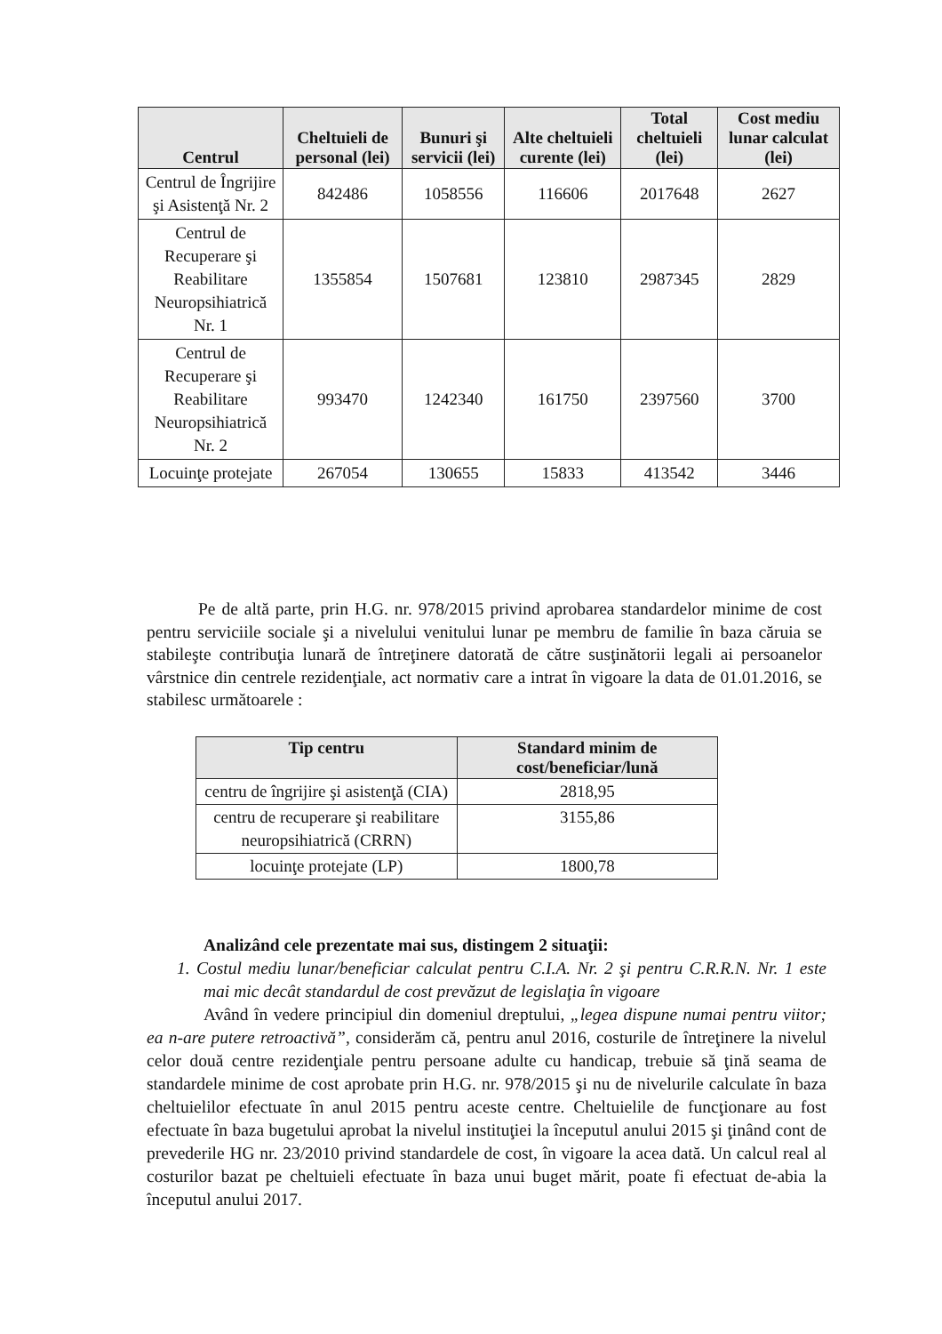| Centrul | Cheltuieli de personal (lei) | Bunuri şi servicii (lei) | Alte cheltuieli curente (lei) | Total cheltuieli (lei) | Cost mediu lunar calculat (lei) |
| --- | --- | --- | --- | --- | --- |
| Centrul de Îngrijire şi Asistenţă Nr. 2 | 842486 | 1058556 | 116606 | 2017648 | 2627 |
| Centrul de Recuperare şi Reabilitare Neuropsihiatrică Nr. 1 | 1355854 | 1507681 | 123810 | 2987345 | 2829 |
| Centrul de Recuperare şi Reabilitare Neuropsihiatrică Nr. 2 | 993470 | 1242340 | 161750 | 2397560 | 3700 |
| Locuinţe protejate | 267054 | 130655 | 15833 | 413542 | 3446 |
Pe de altă parte, prin H.G. nr. 978/2015 privind aprobarea standardelor minime de cost pentru serviciile sociale şi a nivelului venitului lunar pe membru de familie în baza căruia se stabileşte contribuţia lunară de întreţinere datorată de către susţinătorii legali ai persoanelor vârstnice din centrele rezidenţiale, act normativ care a intrat în vigoare la data de 01.01.2016, se stabilesc următoarele :
| Tip centru | Standard minim de cost/beneficiar/lună |
| --- | --- |
| centru de îngrijire şi asistenţă (CIA) | 2818,95 |
| centru de recuperare şi reabilitare neuropsihiatrică (CRRN) | 3155,86 |
| locuinţe protejate (LP) | 1800,78 |
Analizând cele prezentate mai sus, distingem 2 situaţii:
1. Costul mediu lunar/beneficiar calculat pentru C.I.A. Nr. 2 şi pentru C.R.R.N. Nr. 1 este mai mic decât standardul de cost prevăzut de legislaţia în vigoare
Având în vedere principiul din domeniul dreptului, „legea dispune numai pentru viitor; ea n-are putere retroactivă”, considerăm că, pentru anul 2016, costurile de întreţinere la nivelul celor două centre rezidenţiale pentru persoane adulte cu handicap, trebuie să ţină seama de standardele minime de cost aprobate prin H.G. nr. 978/2015 şi nu de nivelurile calculate în baza cheltuielilor efectuate în anul 2015 pentru aceste centre. Cheltuielile de funcţionare au fost efectuate în baza bugetului aprobat la nivelul instituţiei la începutul anului 2015 şi ţinând cont de prevederile HG nr. 23/2010 privind standardele de cost, în vigoare la acea dată. Un calcul real al costurilor bazat pe cheltuieli efectuate în baza unui buget mărit, poate fi efectuat de-abia la începutul anului 2017.